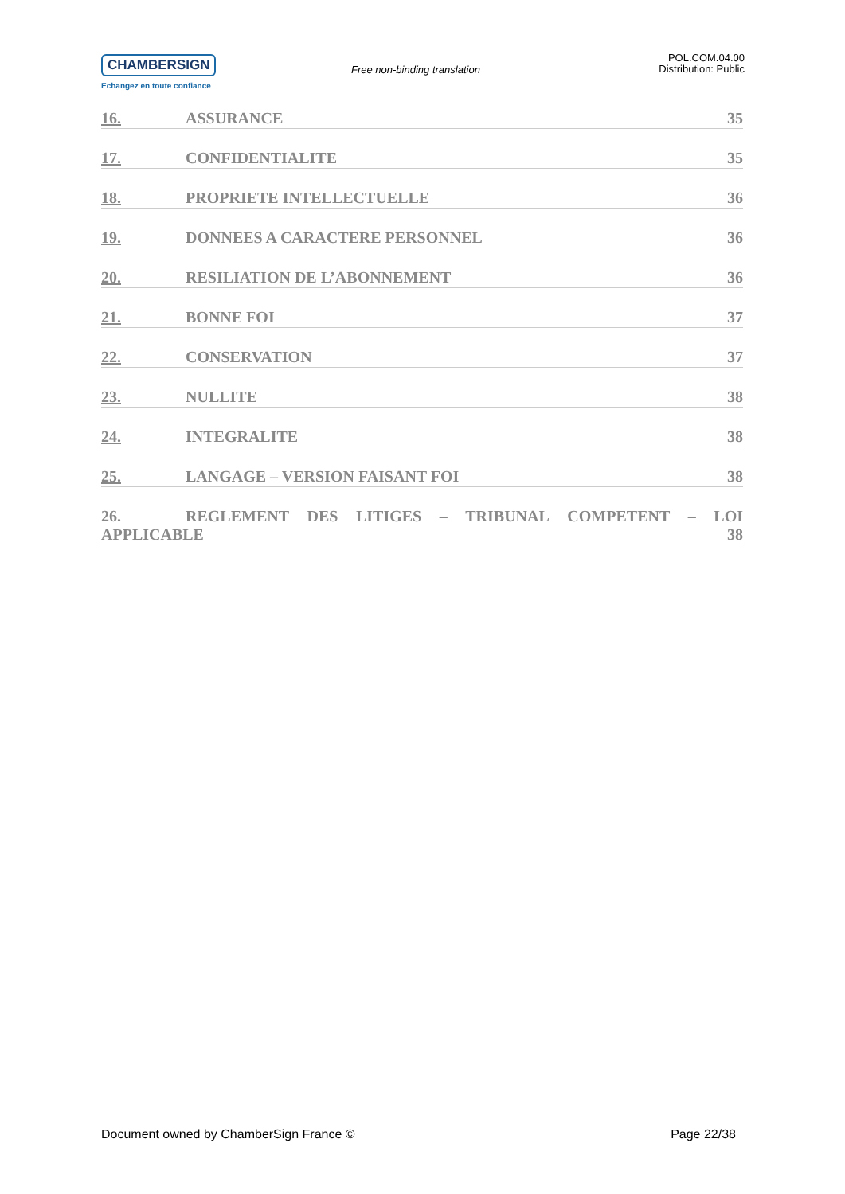CHAMBERSIGN
Echangez en toute confiance
Free non-binding translation
POL.COM.04.00
Distribution: Public
16. ASSURANCE 35
17. CONFIDENTIALITE 35
18. PROPRIETE INTELLECTUELLE 36
19. DONNEES A CARACTERE PERSONNEL 36
20. RESILIATION DE L’ABONNEMENT 36
21. BONNE FOI 37
22. CONSERVATION 37
23. NULLITE 38
24. INTEGRALITE 38
25. LANGAGE – VERSION FAISANT FOI 38
26. REGLEMENT DES LITIGES – TRIBUNAL COMPETENT – LOI
APPLICABLE 38
Document owned by ChamberSign France © Page 22/38